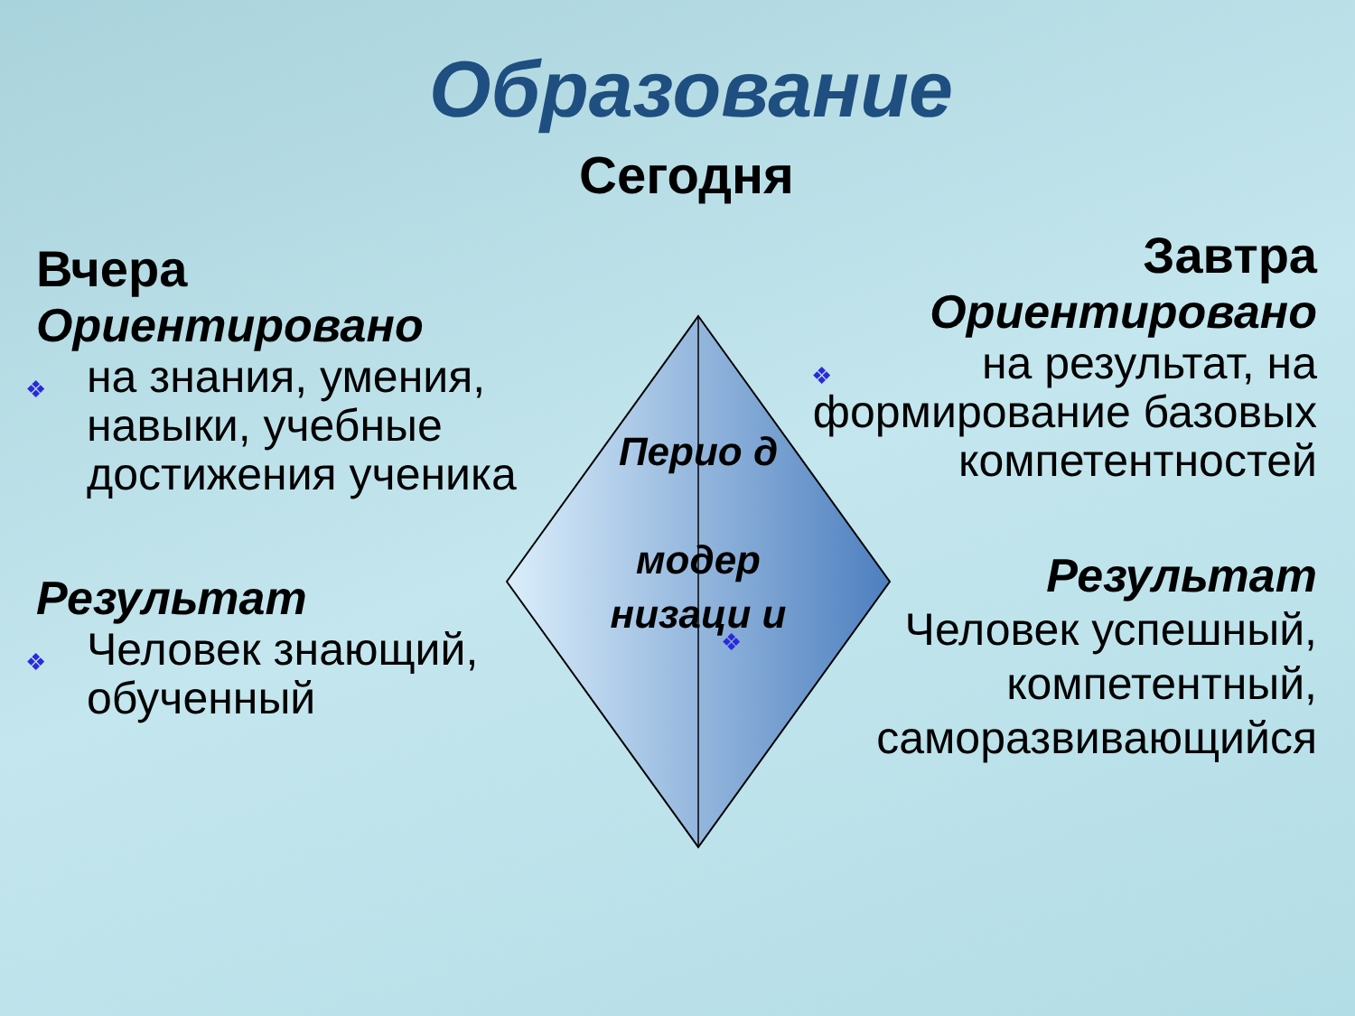Образование
Сегодня
Вчера
Ориентировано
❖ на знания, умения, навыки, учебные достижения ученика
Результат
❖ Человек знающий, обученный
Завтра
Ориентировано
❖ на результат, на формирование базовых компетентностей
Результат
❖ Человек успешный, компетентный, саморазвивающийся
Перио д
модер низаци и